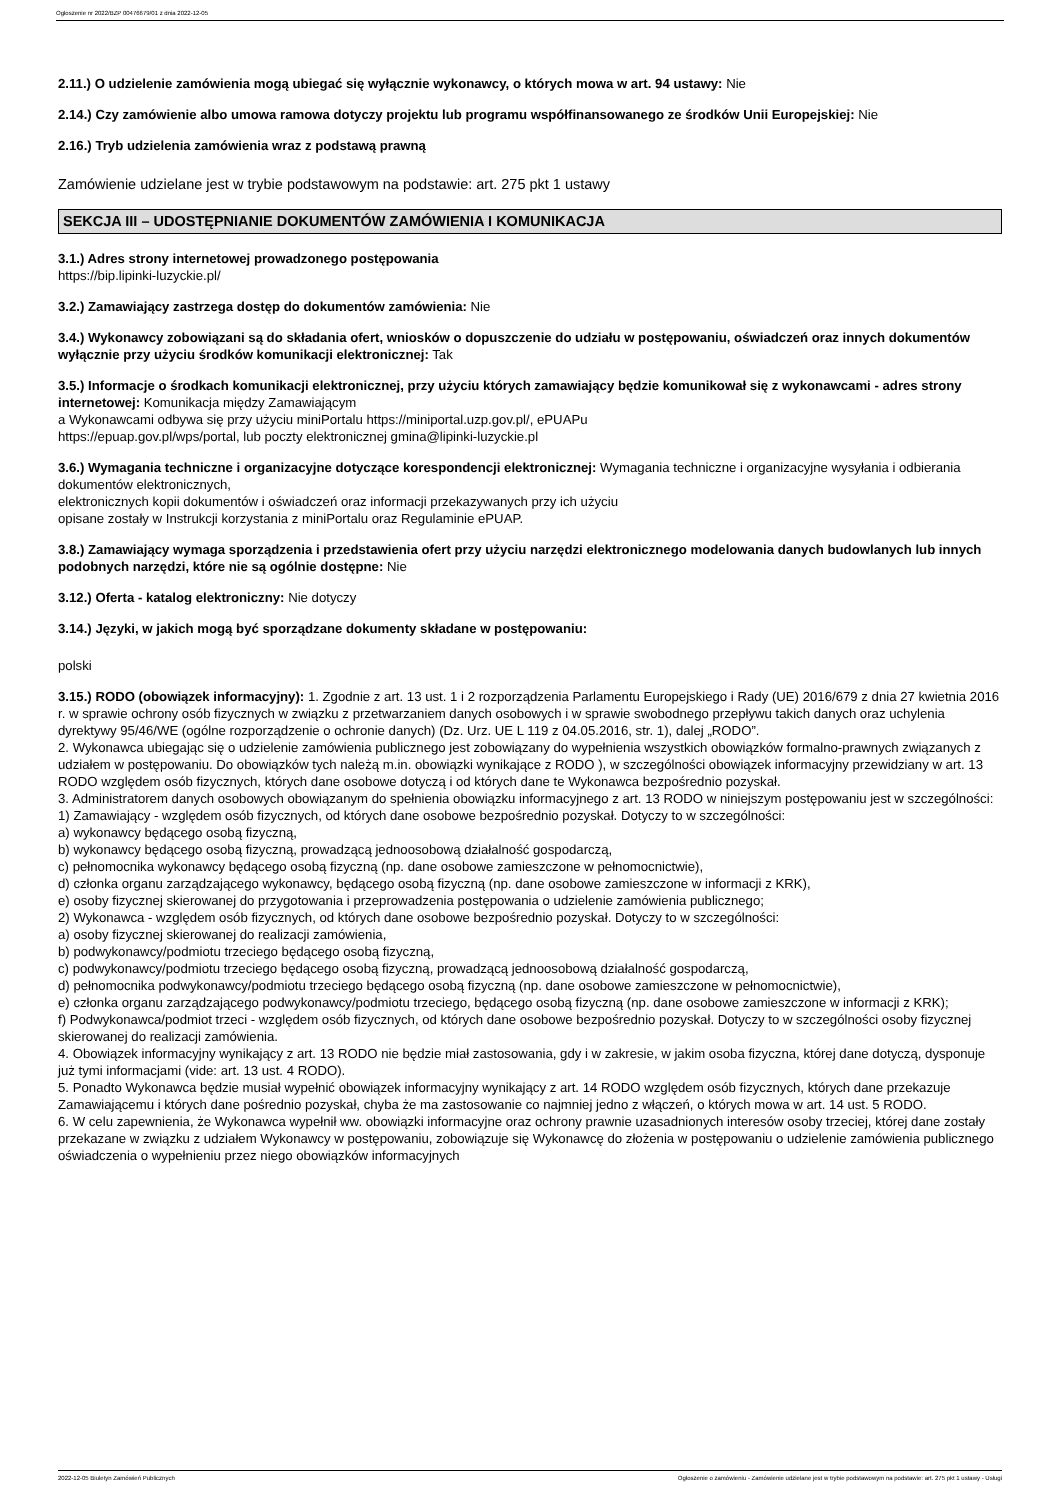Ogłoszenie nr 2022/BZP 00476679/01 z dnia 2022-12-05
2.11.) O udzielenie zamówienia mogą ubiegać się wyłącznie wykonawcy, o których mowa w art. 94 ustawy: Nie
2.14.) Czy zamówienie albo umowa ramowa dotyczy projektu lub programu współfinansowanego ze środków Unii Europejskiej: Nie
2.16.) Tryb udzielenia zamówienia wraz z podstawą prawną
Zamówienie udzielane jest w trybie podstawowym na podstawie: art. 275 pkt 1 ustawy
SEKCJA III – UDOSTĘPNIANIE DOKUMENTÓW ZAMÓWIENIA I KOMUNIKACJA
3.1.) Adres strony internetowej prowadzonego postępowania
https://bip.lipinki-luzyckie.pl/
3.2.) Zamawiający zastrzega dostęp do dokumentów zamówienia: Nie
3.4.) Wykonawcy zobowiązani są do składania ofert, wniosków o dopuszczenie do udziału w postępowaniu, oświadczeń oraz innych dokumentów wyłącznie przy użyciu środków komunikacji elektronicznej: Tak
3.5.) Informacje o środkach komunikacji elektronicznej, przy użyciu których zamawiający będzie komunikował się z wykonawcami - adres strony internetowej: Komunikacja między Zamawiającym
a Wykonawcami odbywa się przy użyciu miniPortalu https://miniportal.uzp.gov.pl/, ePUAPu
https://epuap.gov.pl/wps/portal, lub poczty elektronicznej gmina@lipinki-luzyckie.pl
3.6.) Wymagania techniczne i organizacyjne dotyczące korespondencji elektronicznej: Wymagania techniczne i organizacyjne wysyłania i odbierania dokumentów elektronicznych,
elektronicznych kopii dokumentów i oświadczeń oraz informacji przekazywanych przy ich użyciu
opisane zostały w Instrukcji korzystania z miniPortalu oraz Regulaminie ePUAP.
3.8.) Zamawiający wymaga sporządzenia i przedstawienia ofert przy użyciu narzędzi elektronicznego modelowania danych budowlanych lub innych podobnych narzędzi, które nie są ogólnie dostępne: Nie
3.12.) Oferta - katalog elektroniczny: Nie dotyczy
3.14.) Języki, w jakich mogą być sporządzane dokumenty składane w postępowaniu:
polski
3.15.) RODO (obowiązek informacyjny): 1. Zgodnie z art. 13 ust. 1 i 2 rozporządzenia Parlamentu Europejskiego i Rady (UE) 2016/679 z dnia 27 kwietnia 2016 r. w sprawie ochrony osób fizycznych w związku z przetwarzaniem danych osobowych i w sprawie swobodnego przepływu takich danych oraz uchylenia dyrektywy 95/46/WE (ogólne rozporządzenie o ochronie danych) (Dz. Urz. UE L 119 z 04.05.2016, str. 1), dalej „RODO”.
2. Wykonawca ubiegając się o udzielenie zamówienia publicznego jest zobowiązany do wypełnienia wszystkich obowiązków formalno-prawnych związanych z udziałem w postępowaniu. Do obowiązków tych należą m.in. obowiązki wynikające z RODO ), w szczególności obowiązek informacyjny przewidziany w art. 13 RODO względem osób fizycznych, których dane osobowe dotyczą i od których dane te Wykonawca bezpośrednio pozyskał.
3. Administratorem danych osobowych obowiązanym do spełnienia obowiązku informacyjnego z art. 13 RODO w niniejszym postępowaniu jest w szczególności:
1) Zamawiający - względem osób fizycznych, od których dane osobowe bezpośrednio pozyskał. Dotyczy to w szczególności:
a) wykonawcy będącego osobą fizyczną,
b) wykonawcy będącego osobą fizyczną, prowadzącą jednoosobową działalność gospodarczą,
c) pełnomocnika wykonawcy będącego osobą fizyczną (np. dane osobowe zamieszczone w pełnomocnictwie),
d) członka organu zarządzającego wykonawcy, będącego osobą fizyczną (np. dane osobowe zamieszczone w informacji z KRK),
e) osoby fizycznej skierowanej do przygotowania i przeprowadzenia postępowania o udzielenie zamówienia publicznego;
2) Wykonawca - względem osób fizycznych, od których dane osobowe bezpośrednio pozyskał. Dotyczy to w szczególności:
a) osoby fizycznej skierowanej do realizacji zamówienia,
b) podwykonawcy/podmiotu trzeciego będącego osobą fizyczną,
c) podwykonawcy/podmiotu trzeciego będącego osobą fizyczną, prowadzącą jednoosobową działalność gospodarczą,
d) pełnomocnika podwykonawcy/podmiotu trzeciego będącego osobą fizyczną (np. dane osobowe zamieszczone w pełnomocnictwie),
e) członka organu zarządzającego podwykonawcy/podmiotu trzeciego, będącego osobą fizyczną (np. dane osobowe zamieszczone w informacji z KRK);
f) Podwykonawca/podmiot trzeci - względem osób fizycznych, od których dane osobowe bezpośrednio pozyskał. Dotyczy to w szczególności osoby fizycznej skierowanej do realizacji zamówienia.
4. Obowiązek informacyjny wynikający z art. 13 RODO nie będzie miał zastosowania, gdy i w zakresie, w jakim osoba fizyczna, której dane dotyczą, dysponuje już tymi informacjami (vide: art. 13 ust. 4 RODO).
5. Ponadto Wykonawca będzie musiał wypełnić obowiązek informacyjny wynikający z art. 14 RODO względem osób fizycznych, których dane przekazuje Zamawiającemu i których dane pośrednio pozyskał, chyba że ma zastosowanie co najmniej jedno z włączeń, o których mowa w art. 14 ust. 5 RODO.
6. W celu zapewnienia, że Wykonawca wypełnił ww. obowiązki informacyjne oraz ochrony prawnie uzasadnionych interesów osoby trzeciej, której dane zostały przekazane w związku z udziałem Wykonawcy w postępowaniu, zobowiązuje się Wykonawcę do złożenia w postępowaniu o udzielenie zamówienia publicznego oświadczenia o wypełnieniu przez niego obowiązków informacyjnych
2022-12-05 Biuletyn Zamówień Publicznych Ogłoszenie o zamówieniu - Zamówienie udzielane jest w trybie podstawowym na podstawie: art. 275 pkt 1 ustawy - Usługi